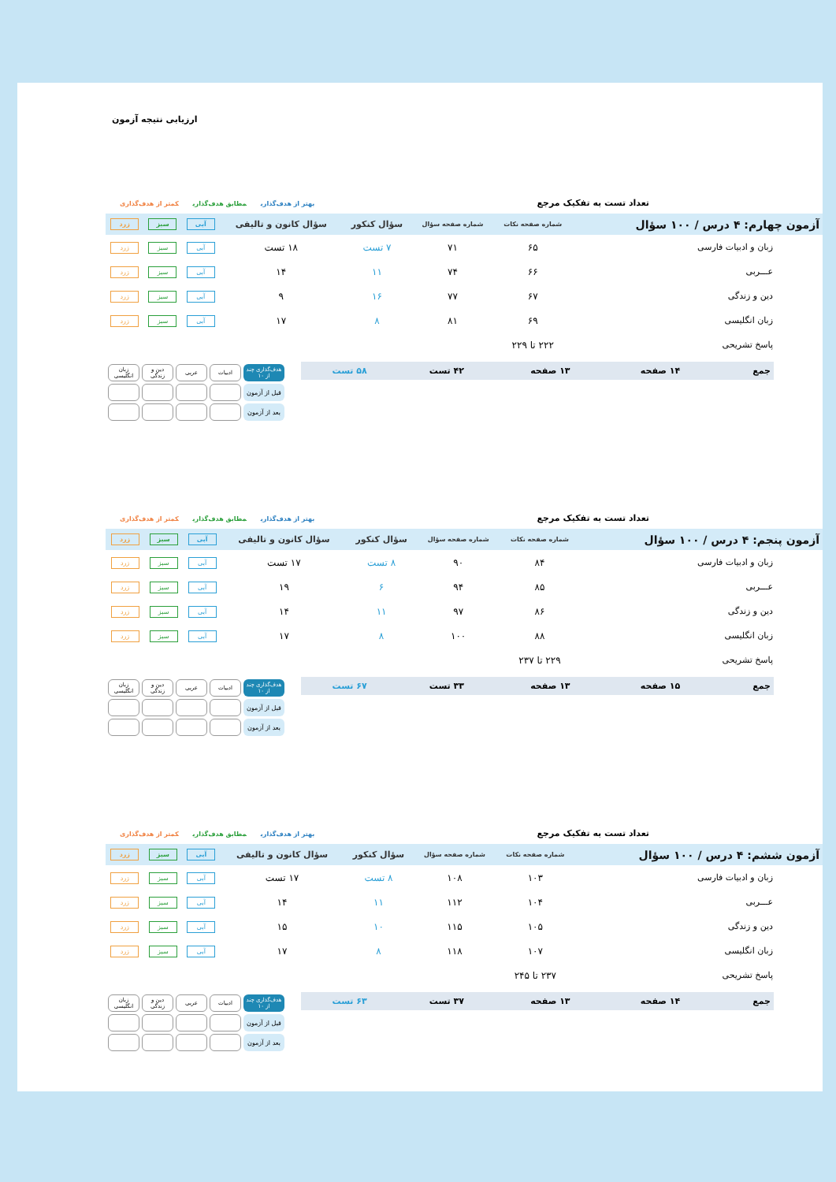ارزیابی نتیجه آزمون
تعداد تست به تفکیک مرجع
بهتر از هدف‌گذاری مطابق هدف‌گذاری کمتر از هدف‌گذاری
| آزمون چهارم: ۴ درس / ۱۰۰ سؤال | شماره صفحه نکات | شماره صفحه سؤال | سؤال کنکور | سؤال کانون و تالیفی | آبی | سبز | زرد |
| --- | --- | --- | --- | --- | --- | --- | --- |
| زبان و ادبیات فارسی | ۶۵ | ۷۱ | ۷ تست | ۱۸ تست | آبی | سبز | زرد |
| عـــربی | ۶۶ | ۷۴ | ۱۱ | ۱۴ | آبی | سبز | زرد |
| دین و زندگی | ۶۷ | ۷۷ | ۱۶ | ۹ | آبی | سبز | زرد |
| زبان انگلیسی | ۶۹ | ۸۱ | ۸ | ۱۷ | آبی | سبز | زرد |
| پاسخ تشریحی | ۲۲۲ تا ۲۲۹ | | | | | | |
| جمع | ۱۴ صفحه | ۱۳ صفحه | ۴۲ تست | ۵۸ تست |
| هدف‌گذاری چند از ۱۰ | ادبیات | عربی | دین و زندگی | زبان انگلیسی |
| قبل از آزمون | | | | |
| بعد از آزمون | | | | |
تعداد تست به تفکیک مرجع
بهتر از هدف‌گذاری مطابق هدف‌گذاری کمتر از هدف‌گذاری
| آزمون پنجم: ۴ درس / ۱۰۰ سؤال | شماره صفحه نکات | شماره صفحه سؤال | سؤال کنکور | سؤال کانون و تالیفی | آبی | سبز | زرد |
| --- | --- | --- | --- | --- | --- | --- | --- |
| زبان و ادبیات فارسی | ۸۴ | ۹۰ | ۸ تست | ۱۷ تست | آبی | سبز | زرد |
| عـــربی | ۸۵ | ۹۴ | ۶ | ۱۹ | آبی | سبز | زرد |
| دین و زندگی | ۸۶ | ۹۷ | ۱۱ | ۱۴ | آبی | سبز | زرد |
| زبان انگلیسی | ۸۸ | ۱۰۰ | ۸ | ۱۷ | آبی | سبز | زرد |
| پاسخ تشریحی | ۲۲۹ تا ۲۳۷ | | | | | | |
| جمع | ۱۵ صفحه | ۱۳ صفحه | ۳۳ تست | ۶۷ تست |
| هدف‌گذاری چند از ۱۰ | ادبیات | عربی | دین و زندگی | زبان انگلیسی |
| قبل از آزمون | | | | |
| بعد از آزمون | | | | |
تعداد تست به تفکیک مرجع
بهتر از هدف‌گذاری مطابق هدف‌گذاری کمتر از هدف‌گذاری
| آزمون ششم: ۴ درس / ۱۰۰ سؤال | شماره صفحه نکات | شماره صفحه سؤال | سؤال کنکور | سؤال کانون و تالیفی | آبی | سبز | زرد |
| --- | --- | --- | --- | --- | --- | --- | --- |
| زبان و ادبیات فارسی | ۱۰۳ | ۱۰۸ | ۸ تست | ۱۷ تست | آبی | سبز | زرد |
| عـــربی | ۱۰۴ | ۱۱۲ | ۱۱ | ۱۴ | آبی | سبز | زرد |
| دین و زندگی | ۱۰۵ | ۱۱۵ | ۱۰ | ۱۵ | آبی | سبز | زرد |
| زبان انگلیسی | ۱۰۷ | ۱۱۸ | ۸ | ۱۷ | آبی | سبز | زرد |
| پاسخ تشریحی | ۲۳۷ تا ۲۴۵ | | | | | | |
| جمع | ۱۴ صفحه | ۱۳ صفحه | ۳۷ تست | ۶۳ تست |
| هدف‌گذاری چند از ۱۰ | ادبیات | عربی | دین و زندگی | زبان انگلیسی |
| قبل از آزمون | | | | |
| بعد از آزمون | | | | |